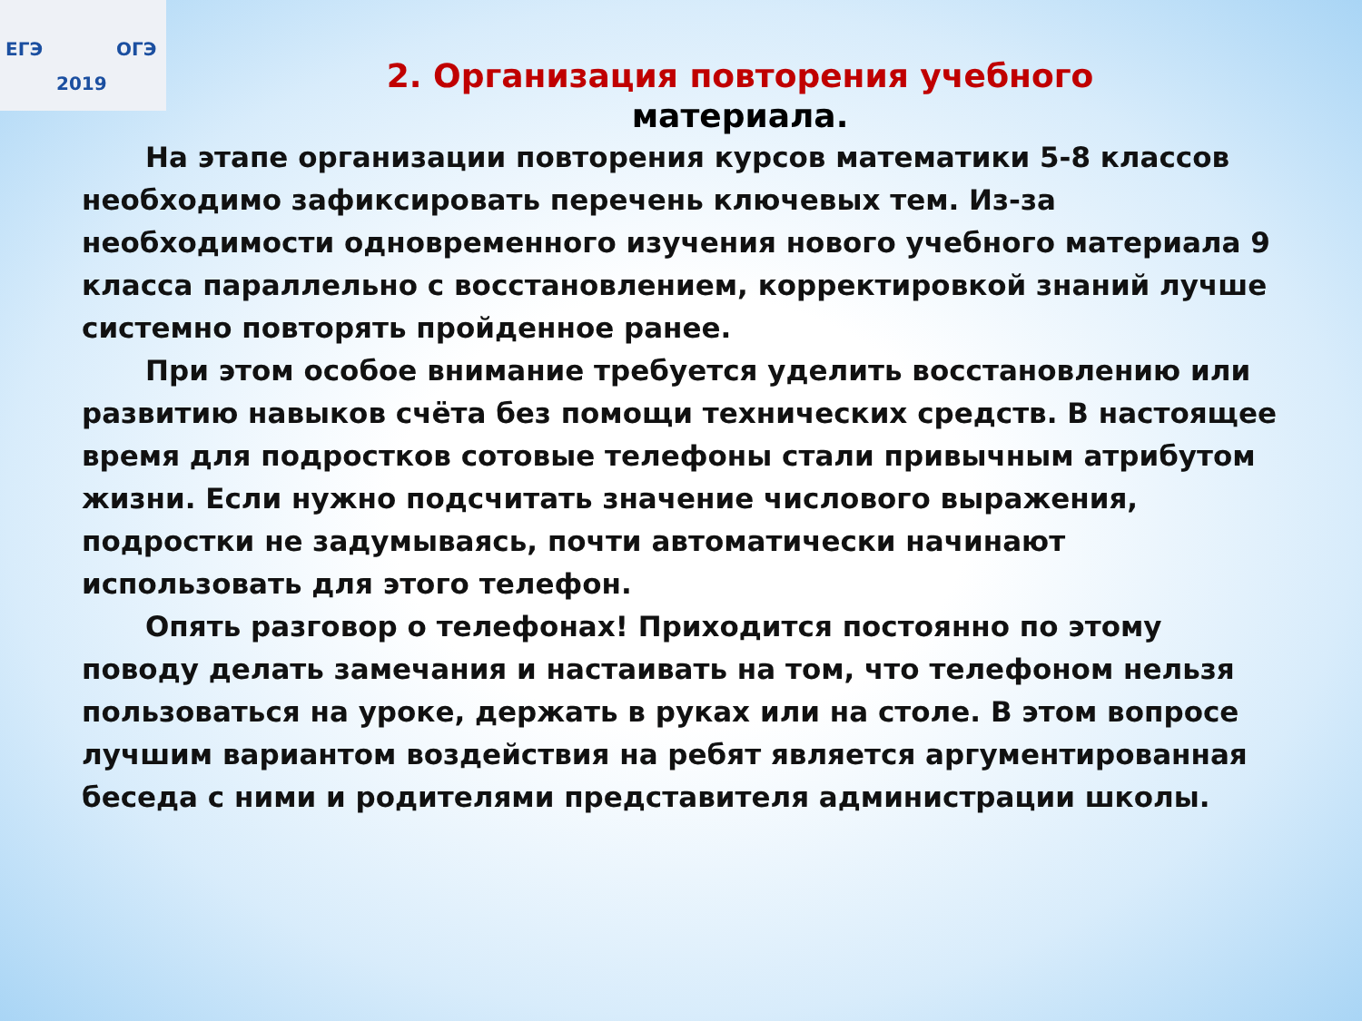ЕГЭ ОГЭ
2019
2. Организация повторения учебного
материала.
На этапе организации повторения курсов математики 5-8 классов необходимо зафиксировать перечень ключевых тем. Из-за необходимости одновременного изучения нового учебного материала 9 класса параллельно с восстановлением, корректировкой знаний лучше системно повторять пройденное ранее.
При этом особое внимание требуется уделить восстановлению или развитию навыков счёта без помощи технических средств. В настоящее время для подростков сотовые телефоны стали привычным атрибутом жизни. Если нужно подсчитать значение числового выражения, подростки не задумываясь, почти автоматически начинают использовать для этого телефон.
Опять разговор о телефонах! Приходится постоянно по этому поводу делать замечания и настаивать на том, что телефоном нельзя пользоваться на уроке, держать в руках или на столе. В этом вопросе лучшим вариантом воздействия на ребят является аргументированная беседа с ними и родителями представителя администрации школы.